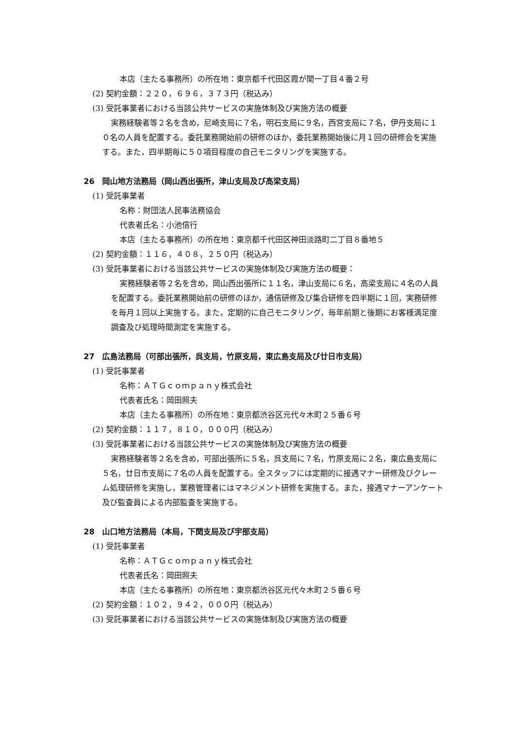本店（主たる事務所）の所在地：東京都千代田区霞が関一丁目４番２号
(2) 契約金額：２２０，６９６，３７３円（税込み）
(3) 受託事業者における当該公共サービスの実施体制及び実施方法の概要
実務経験者等２名を含め，尼崎支局に７名，明石支局に９名，西宮支局に７名，伊丹支局に１０名の人員を配置する。委託業務開始前の研修のほか，委託業務開始後に月１回の研修会を実施する。また，四半期毎に５０項目程度の自己モニタリングを実施する。
26　岡山地方法務局（岡山西出張所，津山支局及び高梁支局）
(1) 受託事業者
名称：財団法人民事法務協会
代表者氏名：小池信行
本店（主たる事務所）の所在地：東京都千代田区神田淡路町二丁目８番地５
(2) 契約金額：１１６，４０８，２５０円（税込み）
(3) 受託事業者における当該公共サービスの実施体制及び実施方法の概要：
実務経験者等２名を含め，岡山西出張所に１１名，津山支局に６名，高梁支局に４名の人員を配置する。委託業務開始前の研修のほか，通信研修及び集合研修を四半期に１回，実務研修を毎月１回以上実施する。また，定期的に自己モニタリング，毎年前期と後期にお客様満足度調査及び処理時間測定を実施する。
27　広島法務局（可部出張所，呉支局，竹原支局，東広島支局及び廿日市支局）
(1) 受託事業者
名称：ＡＴＧｃｏｍｐａｎｙ株式会社
代表者氏名：岡田照夫
本店（主たる事務所）の所在地：東京都渋谷区元代々木町２５番６号
(2) 契約金額：１１７，８１０，０００円（税込み）
(3) 受託事業者における当該公共サービスの実施体制及び実施方法の概要
実務経験者等２名を含め，可部出張所に５名，呉支局に７名，竹原支局に２名，東広島支局に５名，廿日市支局に７名の人員を配置する。全スタッフには定期的に接遇マナー研修及びクレーム処理研修を実施し，業務管理者にはマネジメント研修を実施する。また，接遇マナーアンケート及び監査員による内部監査を実施する。
28　山口地方法務局（本局，下関支局及び宇部支局）
(1) 受託事業者
名称：ＡＴＧｃｏｍｐａｎｙ株式会社
代表者氏名：岡田照夫
本店（主たる事務所）の所在地：東京都渋谷区元代々木町２５番６号
(2) 契約金額：１０２，９４２，０００円（税込み）
(3) 受託事業者における当該公共サービスの実施体制及び実施方法の概要